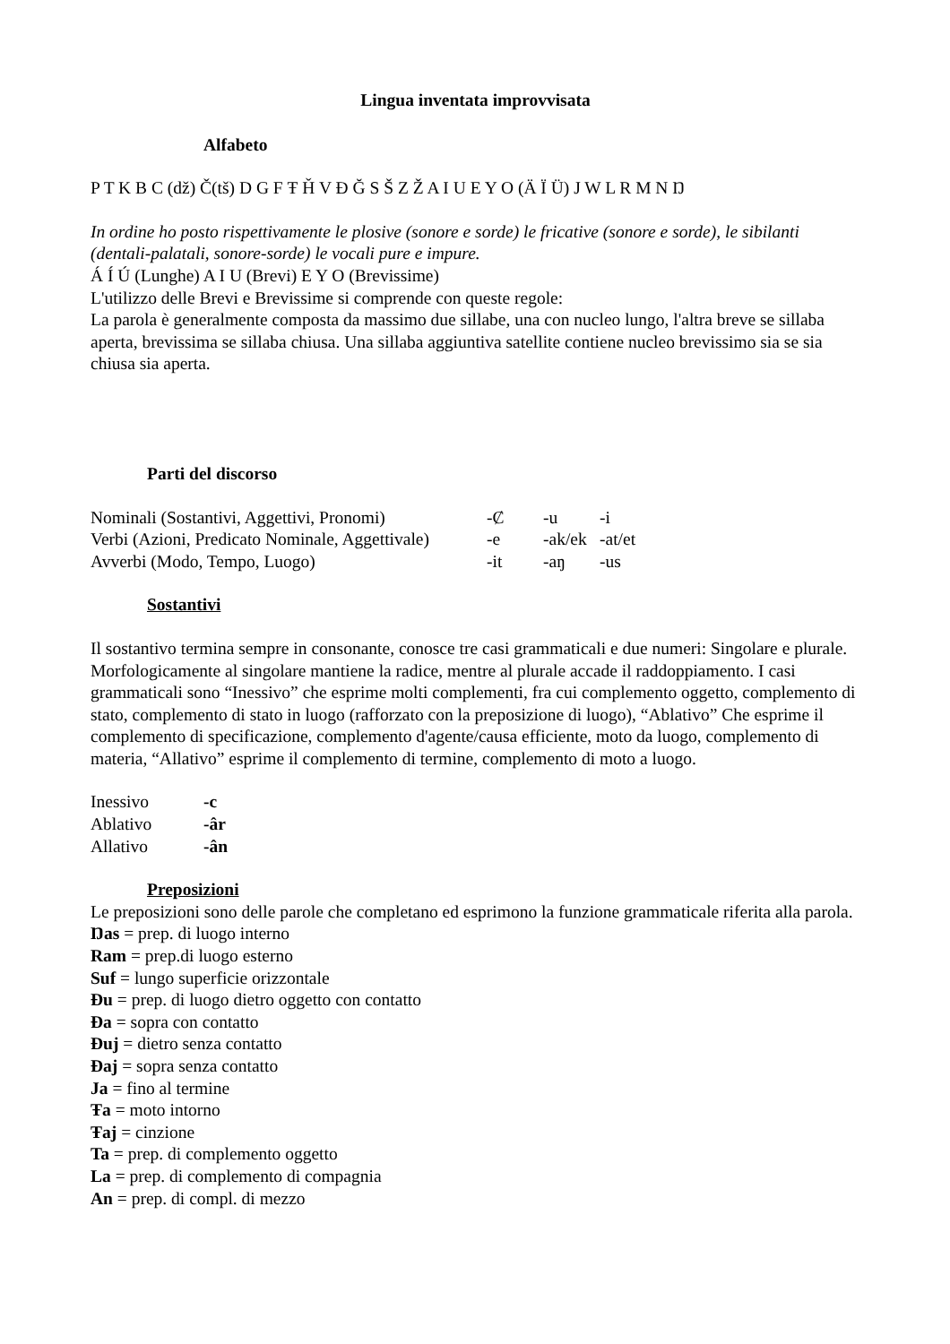Lingua inventata improvvisata
Alfabeto
P T K B C (dž) Č(tš) D G F Ŧ Ȟ V Đ Ğ S Š Z Ž A I U E Y O (Ä Ï Ü) J W L R M N Ŋ
In ordine ho posto rispettivamente le plosive (sonore e sorde) le fricative (sonore e sorde), le sibilanti (dentali-palatali, sonore-sorde) le vocali pure e impure.
Á Í Ú (Lunghe) A I U (Brevi) E Y O (Brevissime)
L'utilizzo delle Brevi e Brevissime si comprende con queste regole:
La parola è generalmente composta da massimo due sillabe, una con nucleo lungo, l'altra breve se sillaba aperta, brevissima se sillaba chiusa. Una sillaba aggiuntiva satellite contiene nucleo brevissimo sia se sia chiusa sia aperta.
Parti del discorso
| Nominali (Sostantivi, Aggettivi, Pronomi) | -Ȼ | -u | -i |
| Verbi (Azioni, Predicato Nominale, Aggettivale) | -e | -ak/ek | -at/et |
| Avverbi (Modo, Tempo, Luogo) | -it | -aŋ | -us |
Sostantivi
Il sostantivo termina sempre in consonante, conosce tre casi grammaticali e due numeri: Singolare e plurale. Morfologicamente al singolare mantiene la radice, mentre al plurale accade il raddoppiamento. I casi grammaticali sono “Inessivo” che esprime molti complementi, fra cui complemento oggetto, complemento di stato, complemento di stato in luogo (rafforzato con la preposizione di luogo), “Ablativo” Che esprime il complemento di specificazione, complemento d'agente/causa efficiente, moto da luogo, complemento di materia, “Allativo” esprime il complemento di termine, complemento di moto a luogo.
| Inessivo | -c |
| Ablativo | -âr |
| Allativo | -ân |
Preposizioni
Le preposizioni sono delle parole che completano ed esprimono la funzione grammaticale riferita alla parola.
Ŋas = prep. di luogo interno
Ram = prep.di luogo esterno
Suf = lungo superficie orizzontale
Đu = prep. di luogo dietro oggetto con contatto
Đa = sopra con contatto
Đuj = dietro senza contatto
Đaj = sopra senza contatto
Ja = fino al termine
Ŧa = moto intorno
Ŧaj = cinzione
Ta = prep. di complemento oggetto
La = prep. di complemento di compagnia
An = prep. di compl. di mezzo